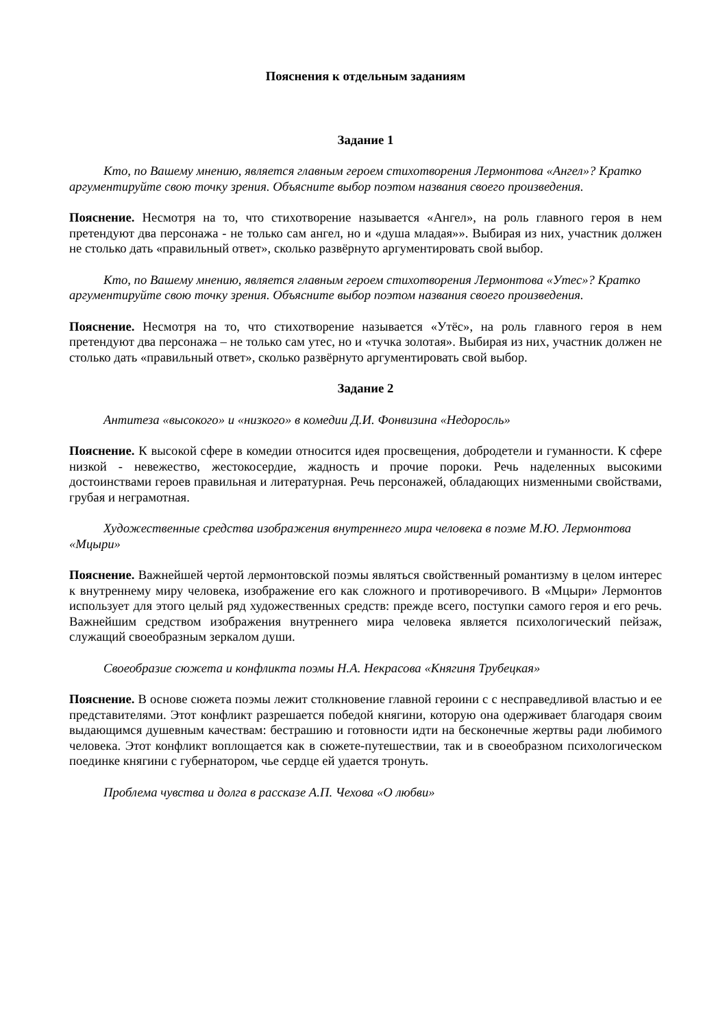Пояснения к отдельным заданиям
Задание 1
Кто, по Вашему мнению, является главным героем стихотворения Лермонтова «Ангел»? Кратко аргументируйте свою точку зрения. Объясните выбор поэтом названия своего произведения.
Пояснение. Несмотря на то, что стихотворение называется «Ангел», на роль главного героя в нем претендуют два персонажа - не только сам ангел, но и «душа младая»». Выбирая из них, участник должен не столько дать «правильный ответ», сколько развёрнуто аргументировать свой выбор.
Кто, по Вашему мнению, является главным героем стихотворения Лермонтова «Утес»? Кратко аргументируйте свою точку зрения. Объясните выбор поэтом названия своего произведения.
Пояснение. Несмотря на то, что стихотворение называется «Утёс», на роль главного героя в нем претендуют два персонажа – не только сам утес, но и «тучка золотая». Выбирая из них, участник должен не столько дать «правильный ответ», сколько развёрнуто аргументировать свой выбор.
Задание 2
Антитеза «высокого» и «низкого» в комедии Д.И. Фонвизина «Недоросль»
Пояснение. К высокой сфере в комедии относится идея просвещения, добродетели и гуманности. К сфере низкой - невежество, жестокосердие, жадность и прочие пороки. Речь наделенных высокими достоинствами героев правильная и литературная. Речь персонажей, обладающих низменными свойствами, грубая и неграмотная.
Художественные средства изображения внутреннего мира человека в поэме М.Ю. Лермонтова «Мцыри»
Пояснение. Важнейшей чертой лермонтовской поэмы являться свойственный романтизму в целом интерес к внутреннему миру человека, изображение его как сложного и противоречивого. В «Мцыри» Лермонтов использует для этого целый ряд художественных средств: прежде всего, поступки самого героя и его речь. Важнейшим средством изображения внутреннего мира человека является психологический пейзаж, служащий своеобразным зеркалом души.
Своеобразие сюжета и конфликта поэмы Н.А. Некрасова «Княгиня Трубецкая»
Пояснение. В основе сюжета поэмы лежит столкновение главной героини с с несправедливой властью и ее представителями. Этот конфликт разрешается победой княгини, которую она одерживает благодаря своим выдающимся душевным качествам: бестрашию и готовности идти на бесконечные жертвы ради любимого человека. Этот конфликт воплощается как в сюжете-путешествии, так и в своеобразном психологическом поединке княгини с губернатором, чье сердце ей удается тронуть.
Проблема чувства и долга в рассказе А.П. Чехова «О любви»